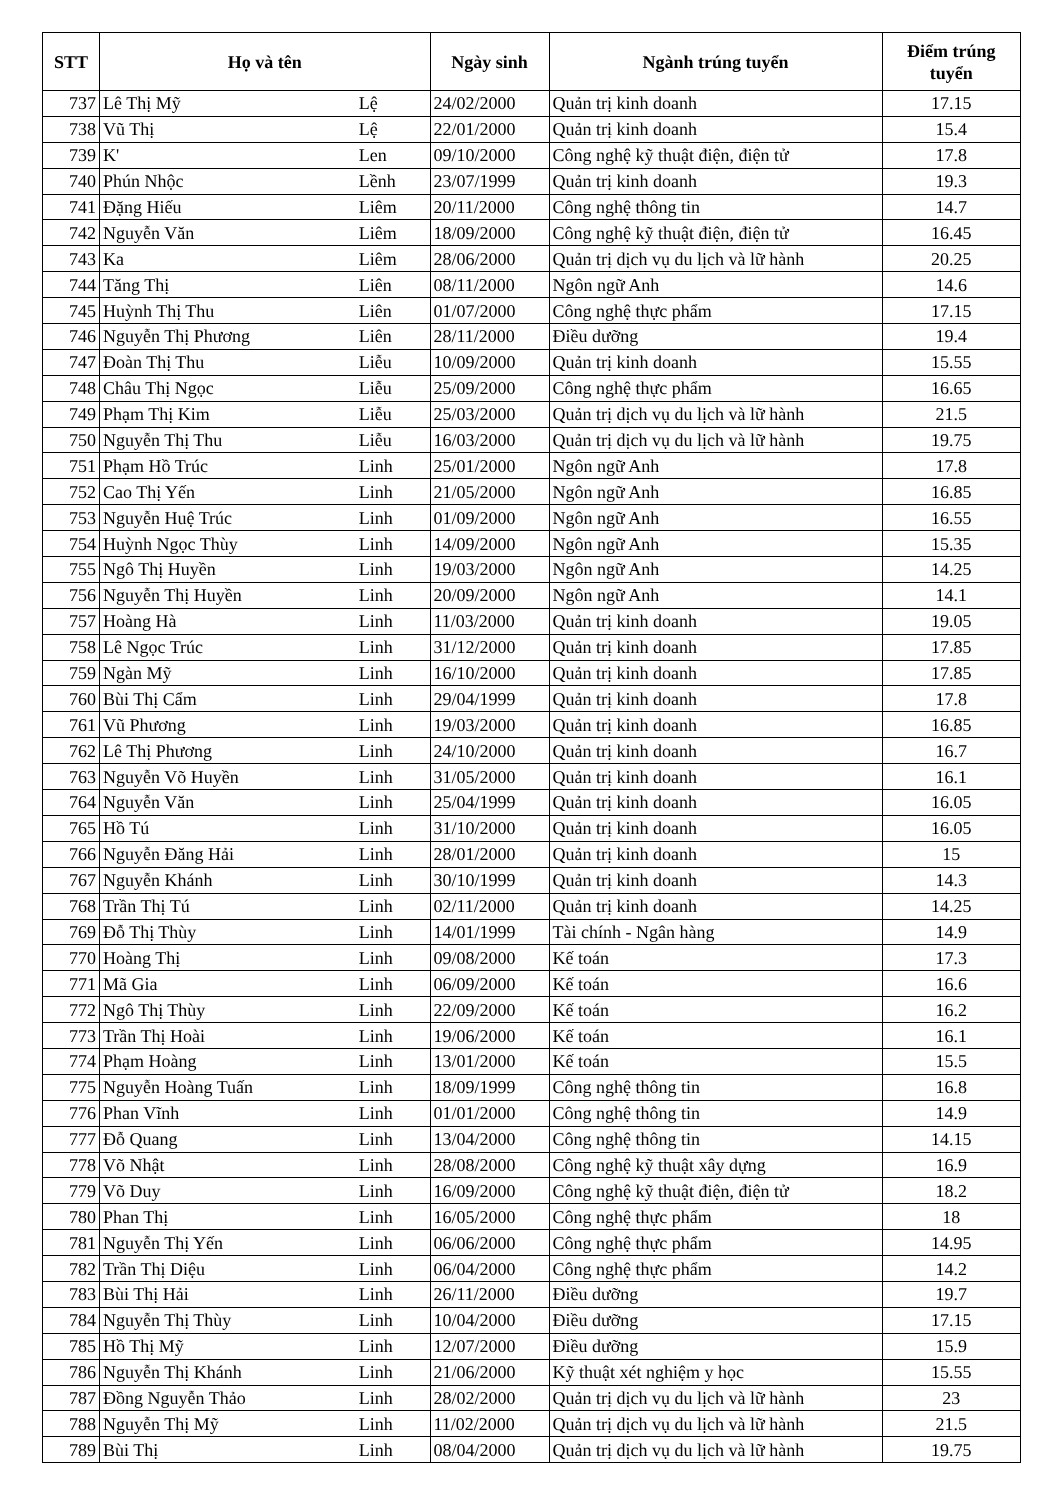| STT | Họ và tên | | Ngày sinh | Ngành trúng tuyển | Điểm trúng tuyển |
| --- | --- | --- | --- | --- | --- |
| 737 | Lê Thị Mỹ | Lệ | 24/02/2000 | Quản trị kinh doanh | 17.15 |
| 738 | Vũ Thị | Lệ | 22/01/2000 | Quản trị kinh doanh | 15.4 |
| 739 | K' | Len | 09/10/2000 | Công nghệ kỹ thuật điện, điện tử | 17.8 |
| 740 | Phún Nhộc | Lềnh | 23/07/1999 | Quản trị kinh doanh | 19.3 |
| 741 | Đặng Hiếu | Liêm | 20/11/2000 | Công nghệ thông tin | 14.7 |
| 742 | Nguyễn Văn | Liêm | 18/09/2000 | Công nghệ kỹ thuật điện, điện tử | 16.45 |
| 743 | Ka | Liêm | 28/06/2000 | Quản trị dịch vụ du lịch và lữ hành | 20.25 |
| 744 | Tăng Thị | Liên | 08/11/2000 | Ngôn ngữ Anh | 14.6 |
| 745 | Huỳnh Thị Thu | Liên | 01/07/2000 | Công nghệ thực phẩm | 17.15 |
| 746 | Nguyễn Thị Phương | Liên | 28/11/2000 | Điều dưỡng | 19.4 |
| 747 | Đoàn Thị Thu | Liễu | 10/09/2000 | Quản trị kinh doanh | 15.55 |
| 748 | Châu Thị Ngọc | Liễu | 25/09/2000 | Công nghệ thực phẩm | 16.65 |
| 749 | Phạm Thị Kim | Liễu | 25/03/2000 | Quản trị dịch vụ du lịch và lữ hành | 21.5 |
| 750 | Nguyễn Thị Thu | Liễu | 16/03/2000 | Quản trị dịch vụ du lịch và lữ hành | 19.75 |
| 751 | Phạm Hồ Trúc | Linh | 25/01/2000 | Ngôn ngữ Anh | 17.8 |
| 752 | Cao Thị Yến | Linh | 21/05/2000 | Ngôn ngữ Anh | 16.85 |
| 753 | Nguyễn Huệ Trúc | Linh | 01/09/2000 | Ngôn ngữ Anh | 16.55 |
| 754 | Huỳnh Ngọc Thùy | Linh | 14/09/2000 | Ngôn ngữ Anh | 15.35 |
| 755 | Ngô Thị Huyền | Linh | 19/03/2000 | Ngôn ngữ Anh | 14.25 |
| 756 | Nguyễn Thị Huyền | Linh | 20/09/2000 | Ngôn ngữ Anh | 14.1 |
| 757 | Hoàng Hà | Linh | 11/03/2000 | Quản trị kinh doanh | 19.05 |
| 758 | Lê Ngọc Trúc | Linh | 31/12/2000 | Quản trị kinh doanh | 17.85 |
| 759 | Ngàn Mỹ | Linh | 16/10/2000 | Quản trị kinh doanh | 17.85 |
| 760 | Bùi Thị Cẩm | Linh | 29/04/1999 | Quản trị kinh doanh | 17.8 |
| 761 | Vũ Phương | Linh | 19/03/2000 | Quản trị kinh doanh | 16.85 |
| 762 | Lê Thị Phương | Linh | 24/10/2000 | Quản trị kinh doanh | 16.7 |
| 763 | Nguyễn Võ Huyền | Linh | 31/05/2000 | Quản trị kinh doanh | 16.1 |
| 764 | Nguyễn Văn | Linh | 25/04/1999 | Quản trị kinh doanh | 16.05 |
| 765 | Hồ Tú | Linh | 31/10/2000 | Quản trị kinh doanh | 16.05 |
| 766 | Nguyễn Đăng Hải | Linh | 28/01/2000 | Quản trị kinh doanh | 15 |
| 767 | Nguyễn Khánh | Linh | 30/10/1999 | Quản trị kinh doanh | 14.3 |
| 768 | Trần Thị Tú | Linh | 02/11/2000 | Quản trị kinh doanh | 14.25 |
| 769 | Đỗ Thị Thùy | Linh | 14/01/1999 | Tài chính - Ngân hàng | 14.9 |
| 770 | Hoàng Thị | Linh | 09/08/2000 | Kế toán | 17.3 |
| 771 | Mã Gia | Linh | 06/09/2000 | Kế toán | 16.6 |
| 772 | Ngô Thị Thùy | Linh | 22/09/2000 | Kế toán | 16.2 |
| 773 | Trần Thị Hoài | Linh | 19/06/2000 | Kế toán | 16.1 |
| 774 | Phạm Hoàng | Linh | 13/01/2000 | Kế toán | 15.5 |
| 775 | Nguyễn Hoàng Tuấn | Linh | 18/09/1999 | Công nghệ thông tin | 16.8 |
| 776 | Phan Vĩnh | Linh | 01/01/2000 | Công nghệ thông tin | 14.9 |
| 777 | Đỗ Quang | Linh | 13/04/2000 | Công nghệ thông tin | 14.15 |
| 778 | Võ Nhật | Linh | 28/08/2000 | Công nghệ kỹ thuật xây dựng | 16.9 |
| 779 | Võ Duy | Linh | 16/09/2000 | Công nghệ kỹ thuật điện, điện tử | 18.2 |
| 780 | Phan Thị | Linh | 16/05/2000 | Công nghệ thực phẩm | 18 |
| 781 | Nguyễn Thị Yến | Linh | 06/06/2000 | Công nghệ thực phẩm | 14.95 |
| 782 | Trần Thị Diệu | Linh | 06/04/2000 | Công nghệ thực phẩm | 14.2 |
| 783 | Bùi Thị Hải | Linh | 26/11/2000 | Điều dưỡng | 19.7 |
| 784 | Nguyễn Thị Thùy | Linh | 10/04/2000 | Điều dưỡng | 17.15 |
| 785 | Hồ Thị Mỹ | Linh | 12/07/2000 | Điều dưỡng | 15.9 |
| 786 | Nguyễn Thị Khánh | Linh | 21/06/2000 | Kỹ thuật xét nghiệm y học | 15.55 |
| 787 | Đồng Nguyễn Thảo | Linh | 28/02/2000 | Quản trị dịch vụ du lịch và lữ hành | 23 |
| 788 | Nguyễn Thị Mỹ | Linh | 11/02/2000 | Quản trị dịch vụ du lịch và lữ hành | 21.5 |
| 789 | Bùi Thị | Linh | 08/04/2000 | Quản trị dịch vụ du lịch và lữ hành | 19.75 |